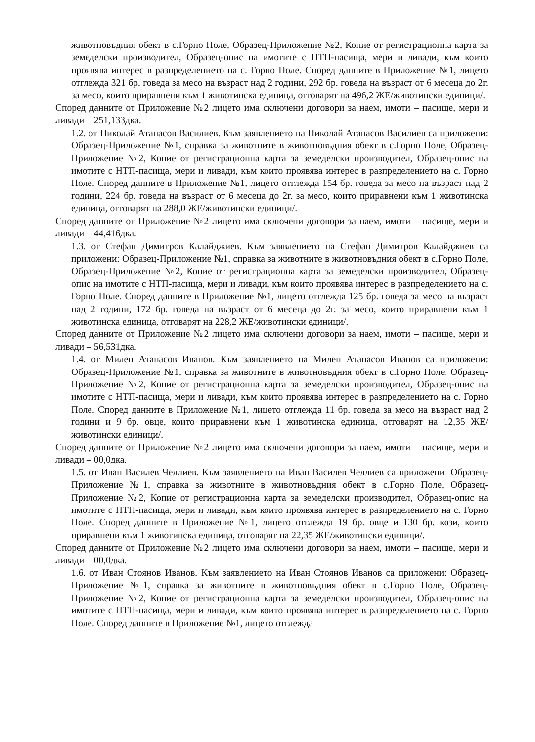животновъдния обект в с.Горно Поле, Образец-Приложение №2, Копие от регистрационна карта за земеделски производител, Образец-опис на имотите с НТП-пасища, мери и ливади, към които проявява интерес в разпределението на с. Горно Поле. Според данните в Приложение №1, лицето отглежда 321 бр. говеда за месо на възраст над 2 години, 292 бр. говеда на възраст от 6 месеца до 2г. за месо, които приравнени към 1 животинска единица, отговарят на 496,2 ЖЕ/животински единици/.
Според данните от Приложение №2 лицето има сключени договори за наем, имоти – пасище, мери и ливади – 251,133дка.
1.2. от Николай Атанасов Василиев. Към заявлението на Николай Атанасов Василиев са приложени: Образец-Приложение №1, справка за животните в животновъдния обект в с.Горно Поле, Образец-Приложение №2, Копие от регистрационна карта за земеделски производител, Образец-опис на имотите с НТП-пасища, мери и ливади, към които проявява интерес в разпределението на с. Горно Поле. Според данните в Приложение №1, лицето отглежда 154 бр. говеда за месо на възраст над 2 години, 224 бр. говеда на възраст от 6 месеца до 2г. за месо, които приравнени към 1 животинска единица, отговарят на 288,0 ЖЕ/животински единици/.
Според данните от Приложение №2 лицето има сключени договори за наем, имоти – пасище, мери и ливади – 44,416дка.
1.3. от Стефан Димитров Калайджиев. Към заявлението на Стефан Димитров Калайджиев са приложени: Образец-Приложение №1, справка за животните в животновъдния обект в с.Горно Поле, Образец-Приложение №2, Копие от регистрационна карта за земеделски производител, Образец-опис на имотите с НТП-пасища, мери и ливади, към които проявява интерес в разпределението на с. Горно Поле. Според данните в Приложение №1, лицето отглежда 125 бр. говеда за месо на възраст над 2 години, 172 бр. говеда на възраст от 6 месеца до 2г. за месо, които приравнени към 1 животинска единица, отговарят на 228,2 ЖЕ/животински единици/.
Според данните от Приложение №2 лицето има сключени договори за наем, имоти – пасище, мери и ливади – 56,531дка.
1.4. от Милен Атанасов Иванов. Към заявлението на Милен Атанасов Иванов са приложени: Образец-Приложение №1, справка за животните в животновъдния обект в с.Горно Поле, Образец-Приложение №2, Копие от регистрационна карта за земеделски производител, Образец-опис на имотите с НТП-пасища, мери и ливади, към които проявява интерес в разпределението на с. Горно Поле. Според данните в Приложение №1, лицето отглежда 11 бр. говеда за месо на възраст над 2 години и 9 бр. овце, които приравнени към 1 животинска единица, отговарят на 12,35 ЖЕ/животински единици/.
Според данните от Приложение №2 лицето има сключени договори за наем, имоти – пасище, мери и ливади – 00,0дка.
1.5. от Иван Василев Челлиев. Към заявлението на Иван Василев Челлиев са приложени: Образец-Приложение №1, справка за животните в животновъдния обект в с.Горно Поле, Образец-Приложение №2, Копие от регистрационна карта за земеделски производител, Образец-опис на имотите с НТП-пасища, мери и ливади, към които проявява интерес в разпределението на с. Горно Поле. Според данните в Приложение №1, лицето отглежда 19 бр. овце и 130 бр. кози, които приравнени към 1 животинска единица, отговарят на 22,35 ЖЕ/животински единици/.
Според данните от Приложение №2 лицето има сключени договори за наем, имоти – пасище, мери и ливади – 00,0дка.
1.6. от Иван Стоянов Иванов. Към заявлението на Иван Стоянов Иванов са приложени: Образец-Приложение №1, справка за животните в животновъдния обект в с.Горно Поле, Образец-Приложение №2, Копие от регистрационна карта за земеделски производител, Образец-опис на имотите с НТП-пасища, мери и ливади, към които проявява интерес в разпределението на с. Горно Поле. Според данните в Приложение №1, лицето отглежда